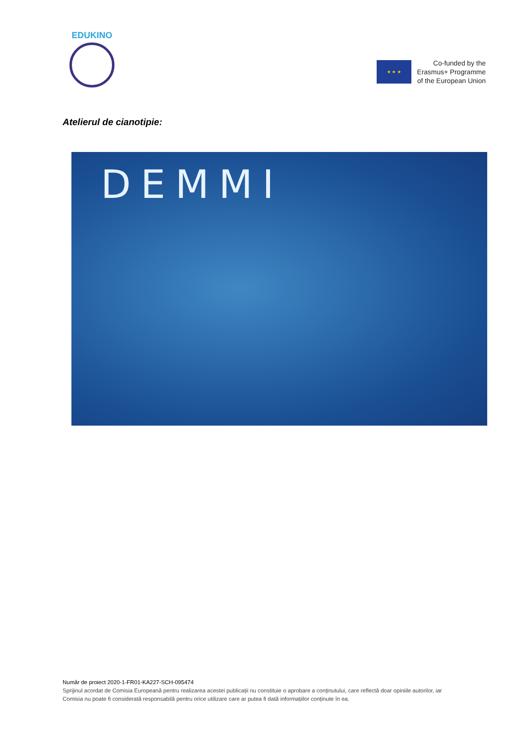EDUKINO
★ ★ ★
Co-funded by the
Erasmus+ Programme
of the European Union
Atelierul de cianotipie:
DEMMI
Număr de proiect 2020-1-FR01-KA227-SCH-095474
Sprijinul acordat de Comisia Europeană pentru realizarea acestei publicații nu constituie o aprobare a conținutului, care reflectă doar opiniile autorilor, iar Comisia nu poate fi considerată responsabilă pentru orice utilizare care ar putea fi dată informațiilor conținute în ea.